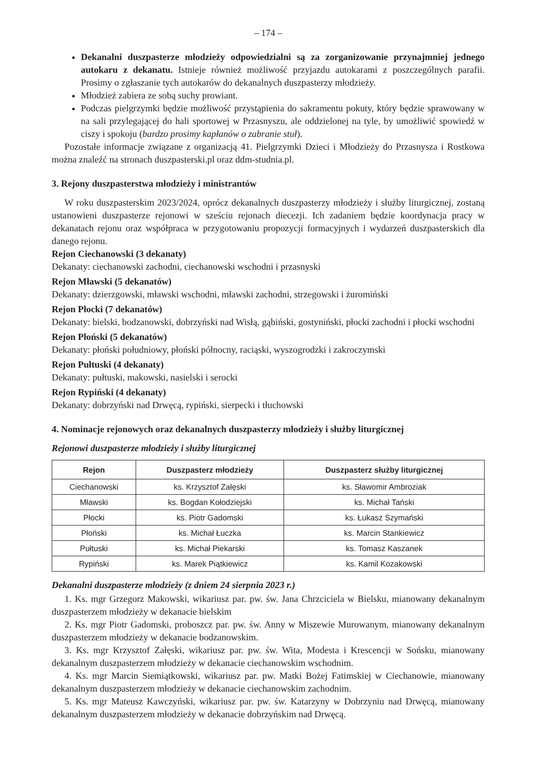– 174 –
Dekanalni duszpasterze młodzieży odpowiedzialni są za zorganizowanie przynajmniej jednego autokaru z dekanatu. Istnieje również możliwość przyjazdu autokarami z poszczególnych parafii. Prosimy o zgłaszanie tych autokarów do dekanalnych duszpasterzy młodzieży.
Młodzież zabiera ze sobą suchy prowiant.
Podczas pielgrzymki będzie możliwość przystąpienia do sakramentu pokuty, który będzie sprawowany w na sali przylegającej do hali sportowej w Przasnyszu, ale oddzielonej na tyle, by umożliwić spowiedź w ciszy i spokoju (bardzo prosimy kapłanów o zabranie stuł).
Pozostałe informacje związane z organizacją 41. Pielgrzymki Dzieci i Młodzieży do Przasnysza i Rostkowa można znaleźć na stronach duszpasterski.pl oraz ddm-studnia.pl.
3. Rejony duszpasterstwa młodzieży i ministrantów
W roku duszpasterskim 2023/2024, oprócz dekanalnych duszpasterzy młodzieży i służby liturgicznej, zostaną ustanowieni duszpasterze rejonowi w sześciu rejonach diecezji. Ich zadaniem będzie koordynacja pracy w dekanatach rejonu oraz współpraca w przygotowaniu propozycji formacyjnych i wydarzeń duszpasterskich dla danego rejonu.
Rejon Ciechanowski (3 dekanaty)
Dekanaty: ciechanowski zachodni, ciechanowski wschodni i przasnyski
Rejon Mławski (5 dekanatów)
Dekanaty: dzierzgowski, mławski wschodni, mławski zachodni, strzegowski i żuromiński
Rejon Płocki (7 dekanatów)
Dekanaty: bielski, bodzanowski, dobrzyński nad Wisłą, gąbiński, gostyniński, płocki zachodni i płocki wschodni
Rejon Płoński (5 dekanatów)
Dekanaty: płoński południowy, płoński północny, raciąski, wyszogrodzki i zakroczymski
Rejon Pułtuski (4 dekanaty)
Dekanaty: pułtuski, makowski, nasielski i serocki
Rejon Rypiński (4 dekanaty)
Dekanaty: dobrzyński nad Drwęcą, rypiński, sierpecki i tłuchowski
4. Nominacje rejonowych oraz dekanalnych duszpasterzy młodzieży i służby liturgicznej
Rejonowi duszpasterze młodzieży i służby liturgicznej
| Rejon | Duszpasterz młodzieży | Duszpasterz służby liturgicznej |
| --- | --- | --- |
| Ciechanowski | ks. Krzysztof Załęski | ks. Sławomir Ambroziak |
| Mławski | ks. Bogdan Kołodziejski | ks. Michał Tański |
| Płocki | ks. Piotr Gadomski | ks. Łukasz Szymański |
| Płoński | ks. Michał Łuczka | ks. Marcin Stankiewicz |
| Pułtuski | ks. Michał Piekarski | ks. Tomasz Kaszanek |
| Rypiński | ks. Marek Piątkiewicz | ks. Kamil Kozakowski |
Dekanalni duszpasterze młodzieży (z dniem 24 sierpnia 2023 r.)
1. Ks. mgr Grzegorz Makowski, wikariusz par. pw. św. Jana Chrzciciela w Bielsku, mianowany dekanalnym duszpasterzem młodzieży w dekanacie bielskim
2. Ks. mgr Piotr Gadomski, proboszcz par. pw. św. Anny w Miszewie Murowanym, mianowany dekanalnym duszpasterzem młodzieży w dekanacie bodzanowskim.
3. Ks. mgr Krzysztof Załęski, wikariusz par. pw. św. Wita, Modesta i Krescencji w Sońsku, mianowany dekanalnym duszpasterzem młodzieży w dekanacie ciechanowskim wschodnim.
4. Ks. mgr Marcin Siemiątkowski, wikariusz par. pw. Matki Bożej Fatimskiej w Ciechanowie, mianowany dekanalnym duszpasterzem młodzieży w dekanacie ciechanowskim zachodnim.
5. Ks. mgr Mateusz Kawczyński, wikariusz par. pw. św. Katarzyny w Dobrzyniu nad Drwęcą, mianowany dekanalnym duszpasterzem młodzieży w dekanacie dobrzyńskim nad Drwęcą.